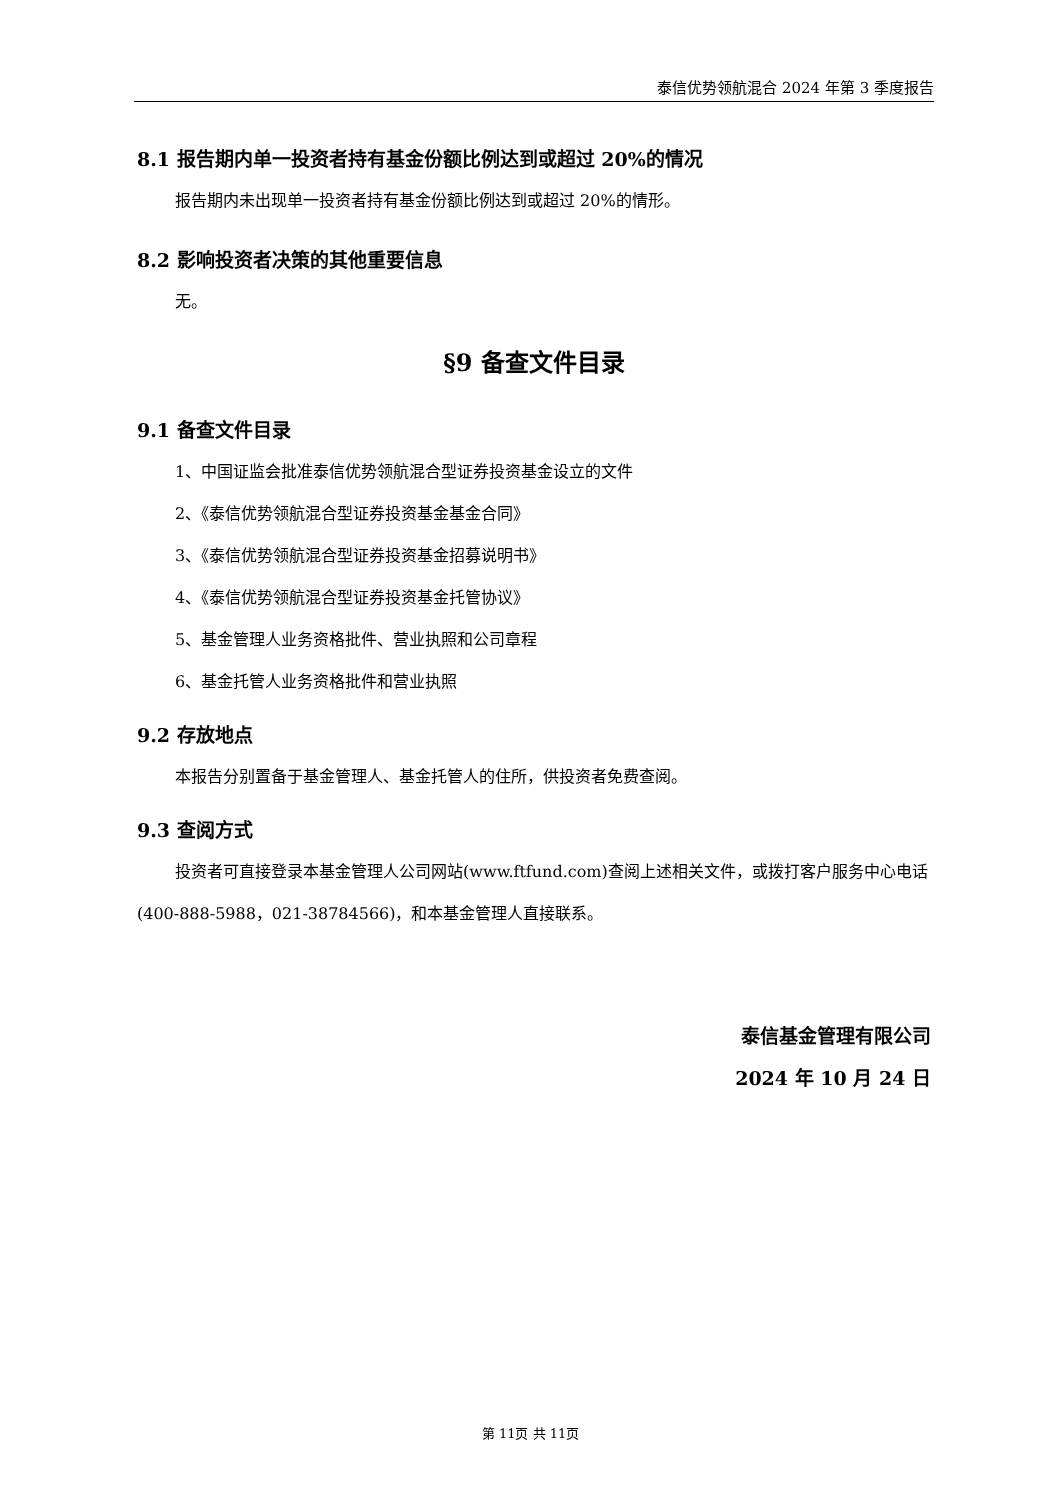泰信优势领航混合 2024 年第 3 季度报告
8.1 报告期内单一投资者持有基金份额比例达到或超过 20%的情况
报告期内未出现单一投资者持有基金份额比例达到或超过 20%的情形。
8.2 影响投资者决策的其他重要信息
无。
§9 备查文件目录
9.1 备查文件目录
1、中国证监会批准泰信优势领航混合型证券投资基金设立的文件
2、《泰信优势领航混合型证券投资基金基金合同》
3、《泰信优势领航混合型证券投资基金招募说明书》
4、《泰信优势领航混合型证券投资基金托管协议》
5、基金管理人业务资格批件、营业执照和公司章程
6、基金托管人业务资格批件和营业执照
9.2 存放地点
本报告分别置备于基金管理人、基金托管人的住所，供投资者免费查阅。
9.3 查阅方式
投资者可直接登录本基金管理人公司网站(www.ftfund.com)查阅上述相关文件，或拨打客户服务中心电话(400-888-5988，021-38784566)，和本基金管理人直接联系。
泰信基金管理有限公司
2024 年 10 月 24 日
第 11页 共 11页